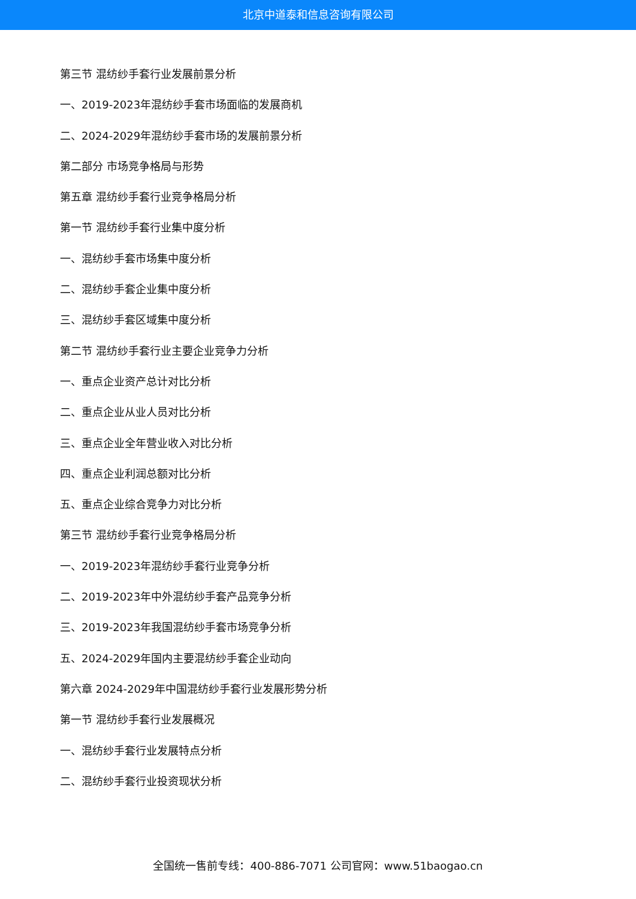北京中道泰和信息咨询有限公司
第三节 混纺纱手套行业发展前景分析
一、2019-2023年混纺纱手套市场面临的发展商机
二、2024-2029年混纺纱手套市场的发展前景分析
第二部分 市场竞争格局与形势
第五章 混纺纱手套行业竞争格局分析
第一节 混纺纱手套行业集中度分析
一、混纺纱手套市场集中度分析
二、混纺纱手套企业集中度分析
三、混纺纱手套区域集中度分析
第二节 混纺纱手套行业主要企业竞争力分析
一、重点企业资产总计对比分析
二、重点企业从业人员对比分析
三、重点企业全年营业收入对比分析
四、重点企业利润总额对比分析
五、重点企业综合竞争力对比分析
第三节 混纺纱手套行业竞争格局分析
一、2019-2023年混纺纱手套行业竞争分析
二、2019-2023年中外混纺纱手套产品竞争分析
三、2019-2023年我国混纺纱手套市场竞争分析
五、2024-2029年国内主要混纺纱手套企业动向
第六章 2024-2029年中国混纺纱手套行业发展形势分析
第一节 混纺纱手套行业发展概况
一、混纺纱手套行业发展特点分析
二、混纺纱手套行业投资现状分析
全国统一售前专线：400-886-7071 公司官网：www.51baogao.cn